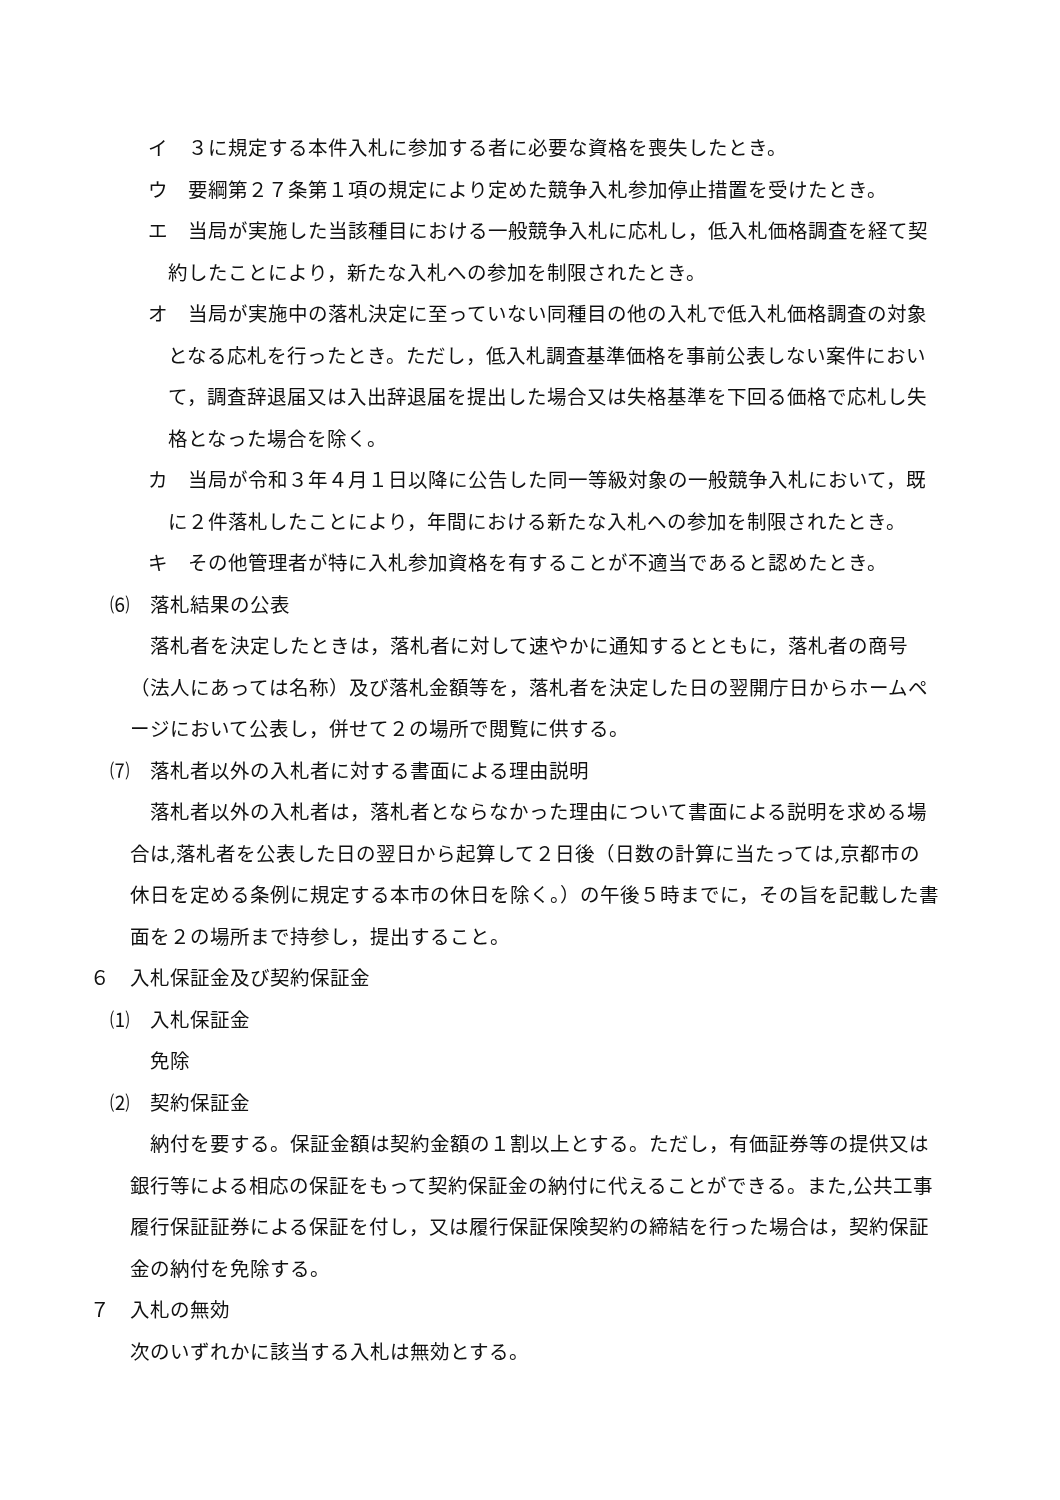イ　３に規定する本件入札に参加する者に必要な資格を喪失したとき。
ウ　要綱第２７条第１項の規定により定めた競争入札参加停止措置を受けたとき。
エ　当局が実施した当該種目における一般競争入札に応札し，低入札価格調査を経て契約したことにより，新たな入札への参加を制限されたとき。
オ　当局が実施中の落札決定に至っていない同種目の他の入札で低入札価格調査の対象となる応札を行ったとき。ただし，低入札調査基準価格を事前公表しない案件において，調査辞退届又は入出辞退届を提出した場合又は失格基準を下回る価格で応札し失格となった場合を除く。
カ　当局が令和３年４月１日以降に公告した同一等級対象の一般競争入札において，既に２件落札したことにより，年間における新たな入札への参加を制限されたとき。
キ　その他管理者が特に入札参加資格を有することが不適当であると認めたとき。
⑹　落札結果の公表
落札者を決定したときは，落札者に対して速やかに通知するとともに，落札者の商号（法人にあっては名称）及び落札金額等を，落札者を決定した日の翌開庁日からホームページにおいて公表し，併せて２の場所で閲覧に供する。
⑺　落札者以外の入札者に対する書面による理由説明
落札者以外の入札者は，落札者とならなかった理由について書面による説明を求める場合は,落札者を公表した日の翌日から起算して２日後（日数の計算に当たっては,京都市の休日を定める条例に規定する本市の休日を除く。）の午後５時までに，その旨を記載した書面を２の場所まで持参し，提出すること。
６　入札保証金及び契約保証金
⑴　入札保証金
免除
⑵　契約保証金
納付を要する。保証金額は契約金額の１割以上とする。ただし，有価証券等の提供又は銀行等による相応の保証をもって契約保証金の納付に代えることができる。また,公共工事履行保証証券による保証を付し，又は履行保証保険契約の締結を行った場合は，契約保証金の納付を免除する。
７　入札の無効
次のいずれかに該当する入札は無効とする。